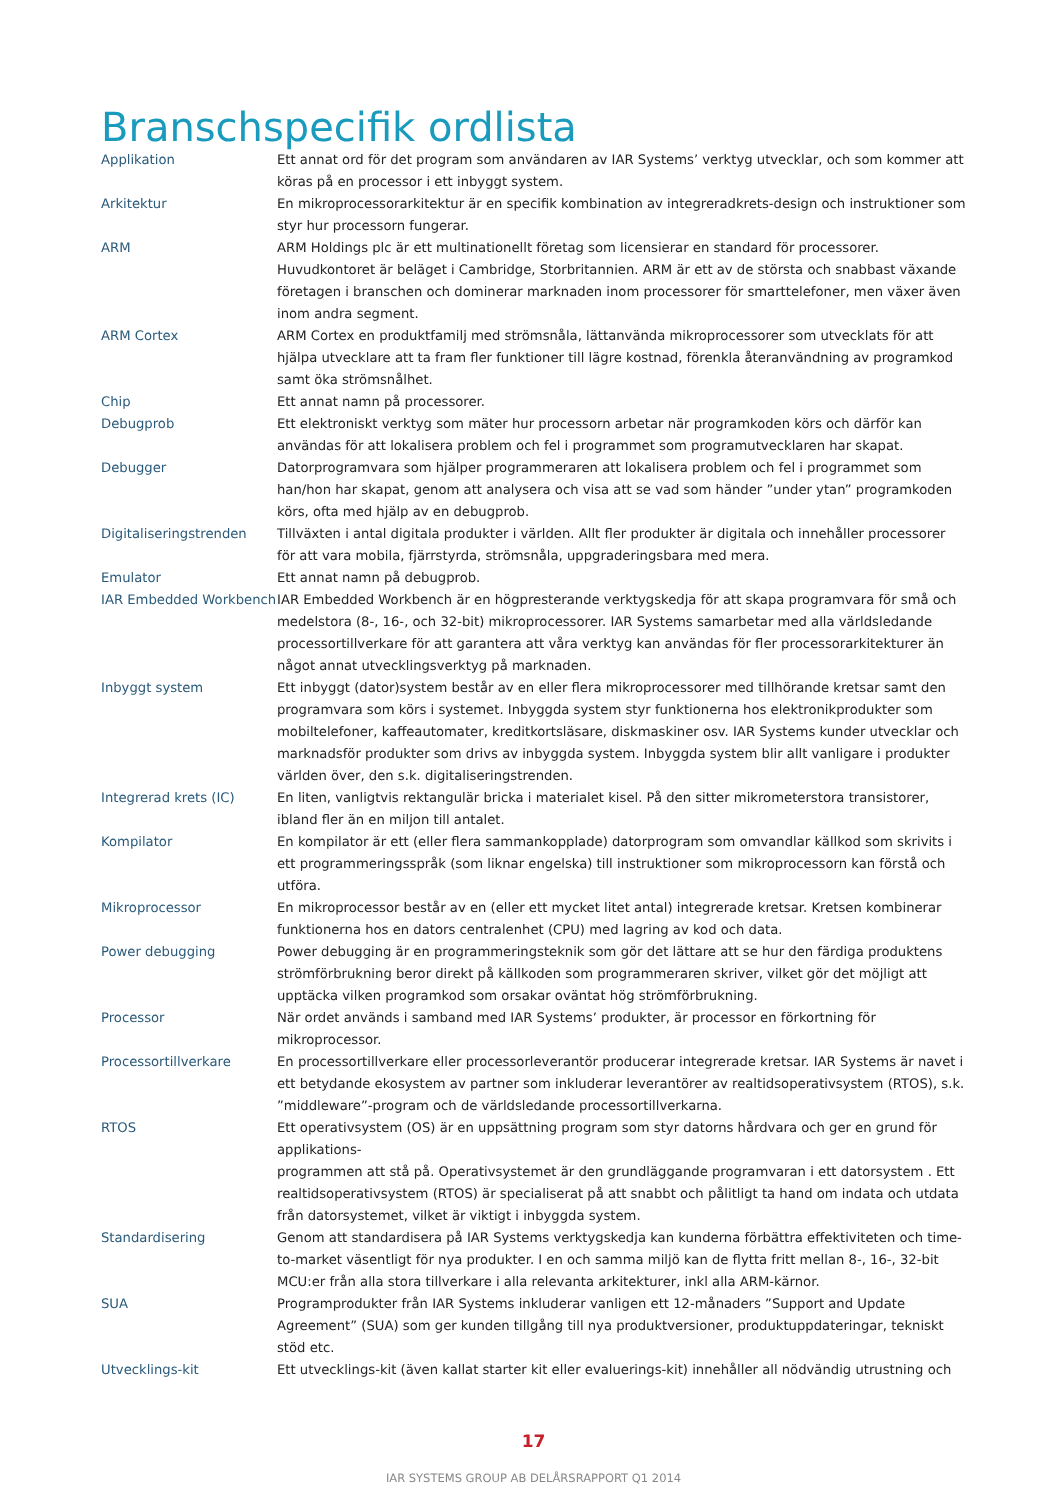Branschspecifik ordlista
Applikation Ett annat ord för det program som användaren av IAR Systems’ verktyg utvecklar, och som kommer att köras på en processor i ett inbyggt system.
Arkitektur En mikroprocessorarkitektur är en specifik kombination av integreradkrets-design och instruktioner som styr hur processorn fungerar.
ARM ARM Holdings plc är ett multinationellt företag som licensierar en standard för processorer. Huvudkontoret är beläget i Cambridge, Storbritannien. ARM är ett av de största och snabbast växande företagen i branschen och dominerar marknaden inom processorer för smarttelefoner, men växer även inom andra segment.
ARM Cortex ARM Cortex en produktfamilj med strömsnåla, lättanvända mikroprocessorer som utvecklats för att hjälpa utvecklare att ta fram fler funktioner till lägre kostnad, förenkla återanvändning av programkod samt öka strömsnålhet.
Chip Ett annat namn på processorer.
Debugprob Ett elektroniskt verktyg som mäter hur processorn arbetar när programkoden körs och därför kan användas för att lokalisera problem och fel i programmet som programutvecklaren har skapat.
Debugger Datorprogramvara som hjälper programmeraren att lokalisera problem och fel i programmet som han/hon har skapat, genom att analysera och visa att se vad som händer ”under ytan” programkoden körs, ofta med hjälp av en debugprob.
Digitaliseringstrenden Tillväxten i antal digitala produkter i världen. Allt fler produkter är digitala och innehåller processorer för att vara mobila, fjärrstyrda, strömsnåla, uppgraderingsbara med mera.
Emulator Ett annat namn på debugprob.
IAR Embedded Workbench IAR Embedded Workbench är en högpresterande verktygskedja för att skapa programvara för små och medelstora (8-, 16-, och 32-bit) mikroprocessorer. IAR Systems samarbetar med alla världsledande processortillverkare för att garantera att våra verktyg kan användas för fler processorarkitekturer än något annat utvecklingsverktyg på marknaden.
Inbyggt system Ett inbyggt (dator)system består av en eller flera mikroprocessorer med tillhörande kretsar samt den programvara som körs i systemet. Inbyggda system styr funktionerna hos elektronikprodukter som mobiltelefoner, kaffeautomater, kreditkortsläsare, diskmaskiner osv. IAR Systems kunder utvecklar och marknadsför produkter som drivs av inbyggda system. Inbyggda system blir allt vanligare i produkter världen över, den s.k. digitaliseringstrenden.
Integrerad krets (IC) En liten, vanligtvis rektangulär bricka i materialet kisel. På den sitter mikrometerstora transistorer, ibland fler än en miljon till antalet.
Kompilator En kompilator är ett (eller flera sammankopplade) datorprogram som omvandlar källkod som skrivits i ett programmeringsspråk (som liknar engelska) till instruktioner som mikroprocessorn kan förstå och utföra.
Mikroprocessor En mikroprocessor består av en (eller ett mycket litet antal) integrerade kretsar. Kretsen kombinerar funktionerna hos en dators centralenhet (CPU) med lagring av kod och data.
Power debugging Power debugging är en programmeringsteknik som gör det lättare att se hur den färdiga produktens strömförbrukning beror direkt på källkoden som programmeraren skriver, vilket gör det möjligt att upptäcka vilken programkod som orsakar oväntat hög strömförbrukning.
Processor När ordet används i samband med IAR Systems’ produkter, är processor en förkortning för mikroprocessor.
Processortillverkare En processortillverkare eller processorleverantör producerar integrerade kretsar. IAR Systems är navet i ett betydande ekosystem av partner som inkluderar leverantörer av realtidsoperativsystem (RTOS), s.k. ”middleware”-program och de världsledande processortillverkarna.
RTOS Ett operativsystem (OS) är en uppsättning program som styr datorns hårdvara och ger en grund för applikations-
programmen att stå på. Operativsystemet är den grundläggande programvaran i ett datorsystem . Ett realtidsoperativsystem (RTOS) är specialiserat på att snabbt och pålitligt ta hand om indata och utdata från datorsystemet, vilket är viktigt i inbyggda system.
Standardisering Genom att standardisera på IAR Systems verktygskedja kan kunderna förbättra effektiviteten och time-to-market väsentligt för nya produkter. I en och samma miljö kan de flytta fritt mellan 8-, 16-, 32-bit MCU:er från alla stora tillverkare i alla relevanta arkitekturer, inkl alla ARM-kärnor.
SUA Programprodukter från IAR Systems inkluderar vanligen ett 12-månaders ”Support and Update Agreement” (SUA) som ger kunden tillgång till nya produktversioner, produktuppdateringar, tekniskt stöd etc.
Utvecklings-kit Ett utvecklings-kit (även kallat starter kit eller evaluerings-kit) innehåller all nödvändig utrustning och
17
IAR SYSTEMS GROUP AB DELÅRSRAPPORT Q1 2014